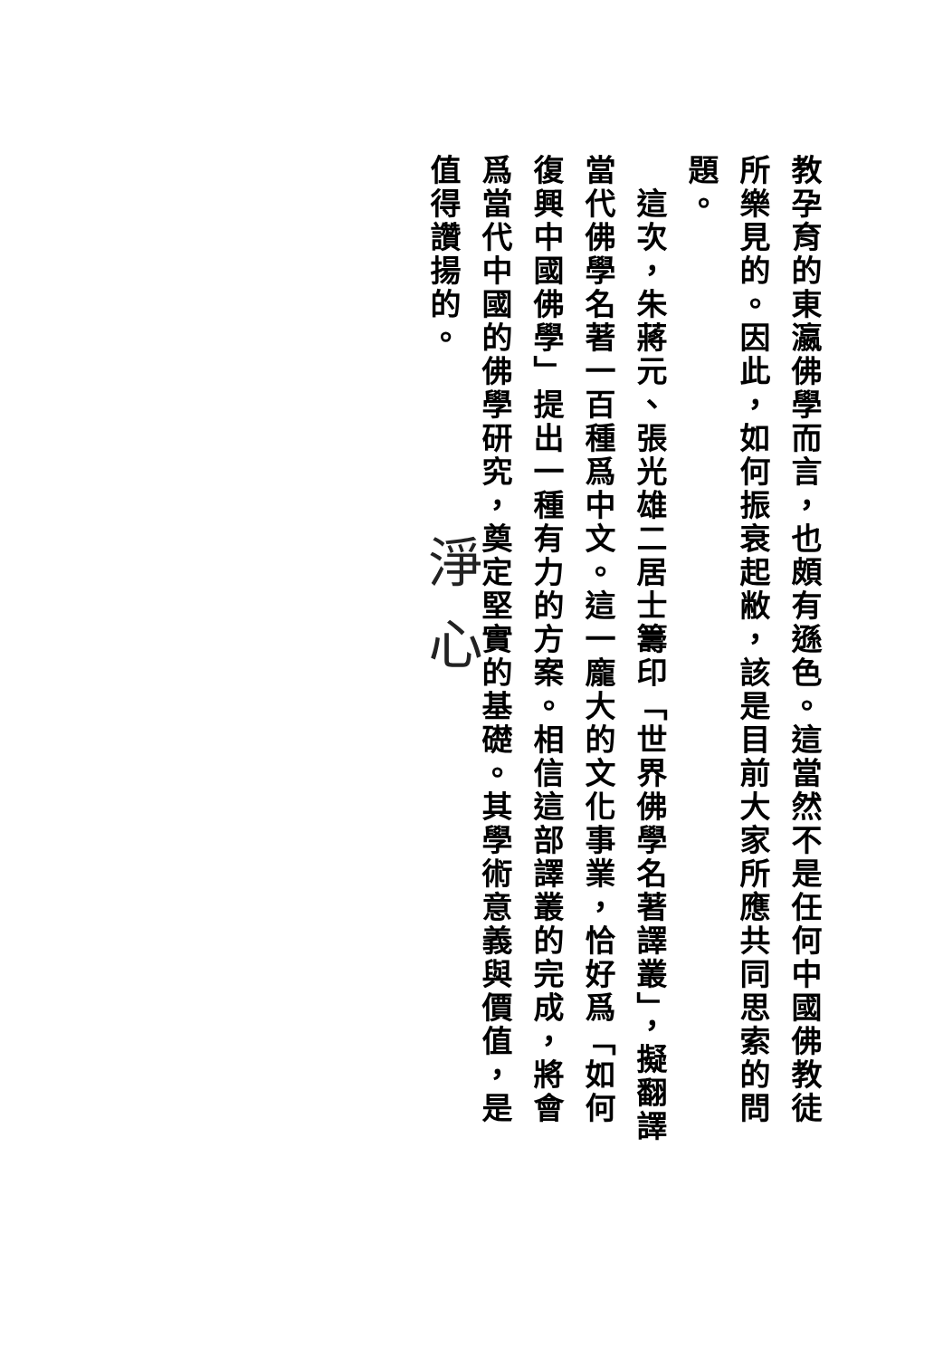教孕育的東瀛佛學而言，也頗有遜色。這當然不是任何中國佛教徒所樂見的。因此，如何振衰起敝，該是目前大家所應共同思索的問題。
　這次，朱蔣元、張光雄二居士籌印「世界佛學名著譯叢」，擬翻譯當代佛學名著一百種爲中文。這一龐大的文化事業，恰好爲「如何復興中國佛學」提出一種有力的方案。相信這部譯叢的完成，將會爲當代中國的佛學研究，奠定堅實的基礎。其學術意義與價值，是值得讚揚的。
淨心